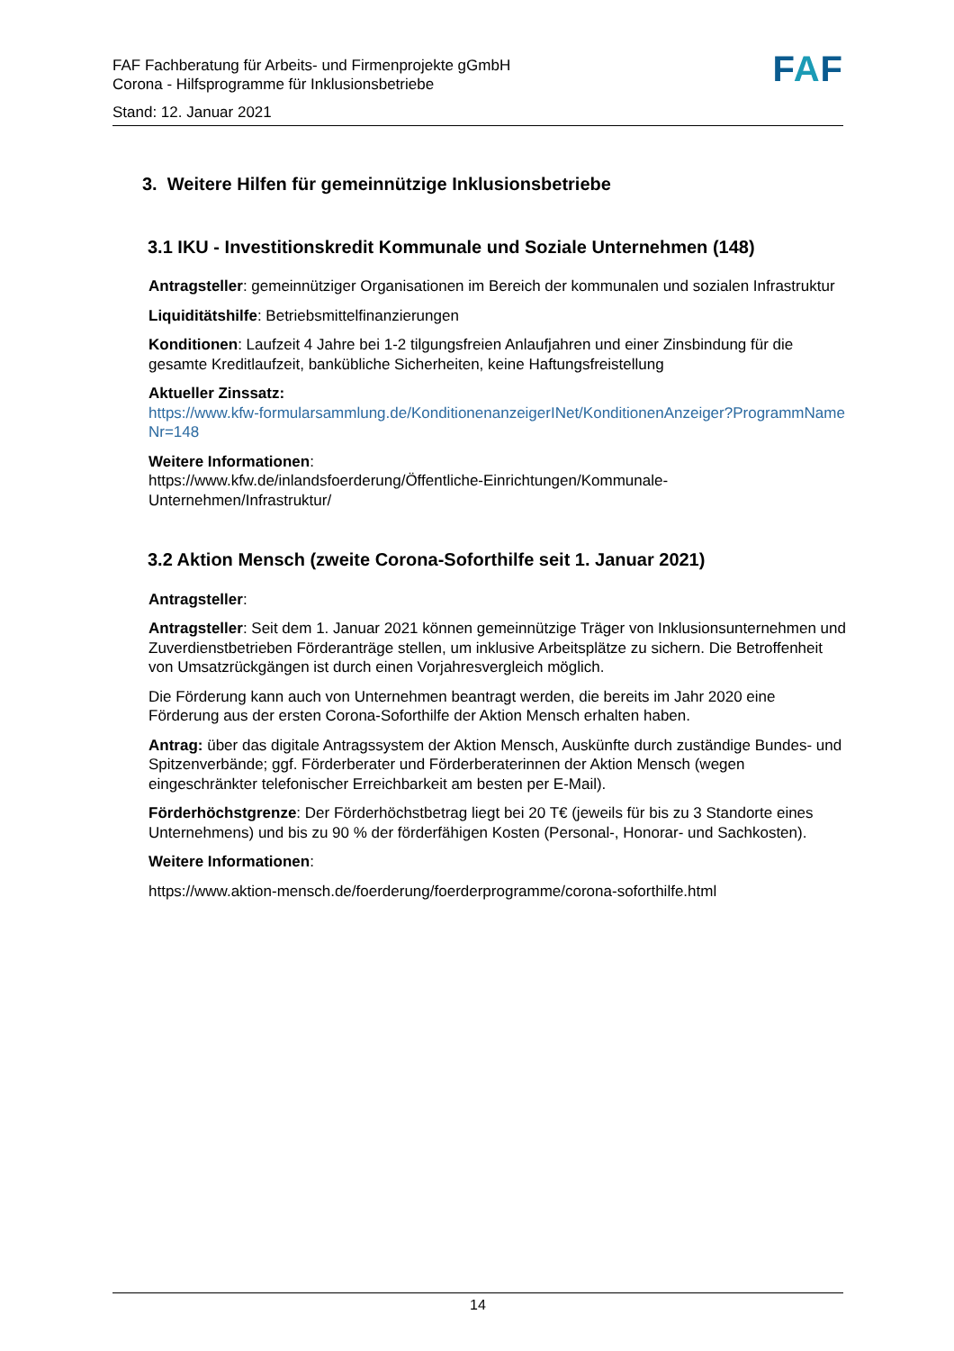FAF Fachberatung für Arbeits- und Firmenprojekte gGmbH
Corona - Hilfsprogramme für Inklusionsbetriebe
Stand: 12. Januar 2021
FAF
3. Weitere Hilfen für gemeinnützige Inklusionsbetriebe
3.1 IKU - Investitionskredit Kommunale und Soziale Unternehmen (148)
Antragsteller: gemeinnütziger Organisationen im Bereich der kommunalen und sozialen Infrastruktur
Liquiditätshilfe: Betriebsmittelfinanzierungen
Konditionen: Laufzeit 4 Jahre bei 1-2 tilgungsfreien Anlaufjahren und einer Zinsbindung für die gesamte Kreditlaufzeit, bankübliche Sicherheiten, keine Haftungsfreistellung
Aktueller Zinssatz:
https://www.kfw-formularsammlung.de/KonditionenanzeigerINet/KonditionenAnzeiger?ProgrammNameNr=148
Weitere Informationen:
https://www.kfw.de/inlandsfoerderung/Öffentliche-Einrichtungen/Kommunale-Unternehmen/Infrastruktur/
3.2 Aktion Mensch (zweite Corona-Soforthilfe seit 1. Januar 2021)
Antragsteller:
Antragsteller: Seit dem 1. Januar 2021 können gemeinnützige Träger von Inklusionsunternehmen und Zuverdienstbetrieben Förderanträge stellen, um inklusive Arbeitsplätze zu sichern. Die Betroffenheit von Umsatzrückgängen ist durch einen Vorjahresvergleich möglich.
Die Förderung kann auch von Unternehmen beantragt werden, die bereits im Jahr 2020 eine Förderung aus der ersten Corona-Soforthilfe der Aktion Mensch erhalten haben.
Antrag: über das digitale Antragssystem der Aktion Mensch, Auskünfte durch zuständige Bundes- und Spitzenverbände; ggf. Förderberater und Förderberaterinnen der Aktion Mensch (wegen eingeschränkter telefonischer Erreichbarkeit am besten per E-Mail).
Förderhöchstgrenze: Der Förderhöchstbetrag liegt bei 20 T€ (jeweils für bis zu 3 Standorte eines Unternehmens) und bis zu 90 % der förderfähigen Kosten (Personal-, Honorar- und Sachkosten).
Weitere Informationen:
https://www.aktion-mensch.de/foerderung/foerderprogramme/corona-soforthilfe.html
14